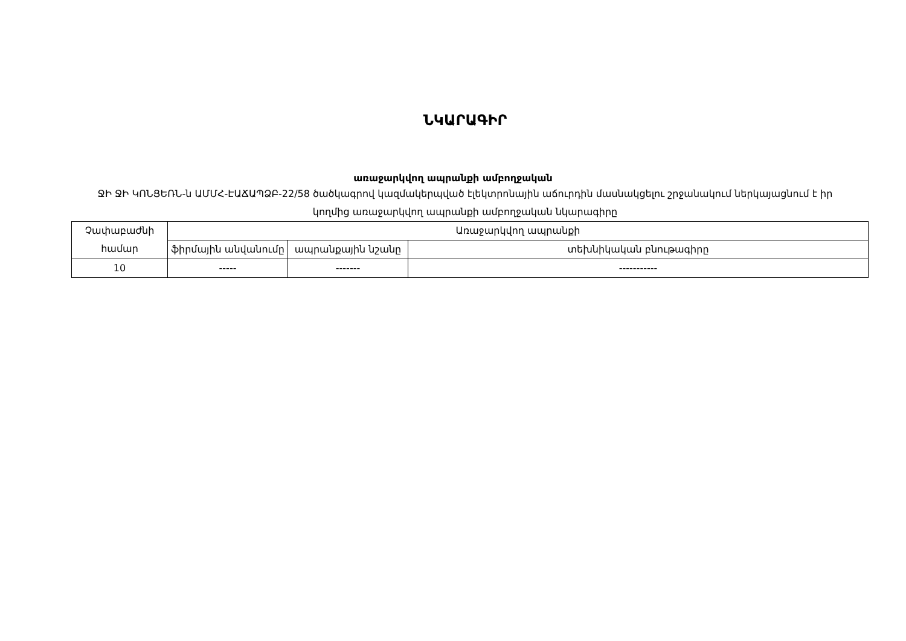ՆԿԱՐԱԳԻՐ
առաջարկվող ապրանքի ամբողջական
ՋԻ ՋԻ ԿՈՆՑԵՌՆ-ն ԱՄՄՀ-ԷԱՃԱՊՁԲ-22/58 ծածկագրով կազմակերպված էլեկտրոնային աճուրդին մասնակցելու շրջանակում ներկայացնում է իր կողմից առաջարկվող ապրանքի ամբողջական նկարագիրը
| Չափաբաժնի համար | Առաջարկվող ապրանքի | | |
| | ֆիրմային անվանումը | ապրանքային նշանը | տեխնիկական բնութագիրը |
| 10 | ----- | ------- | ----------- |